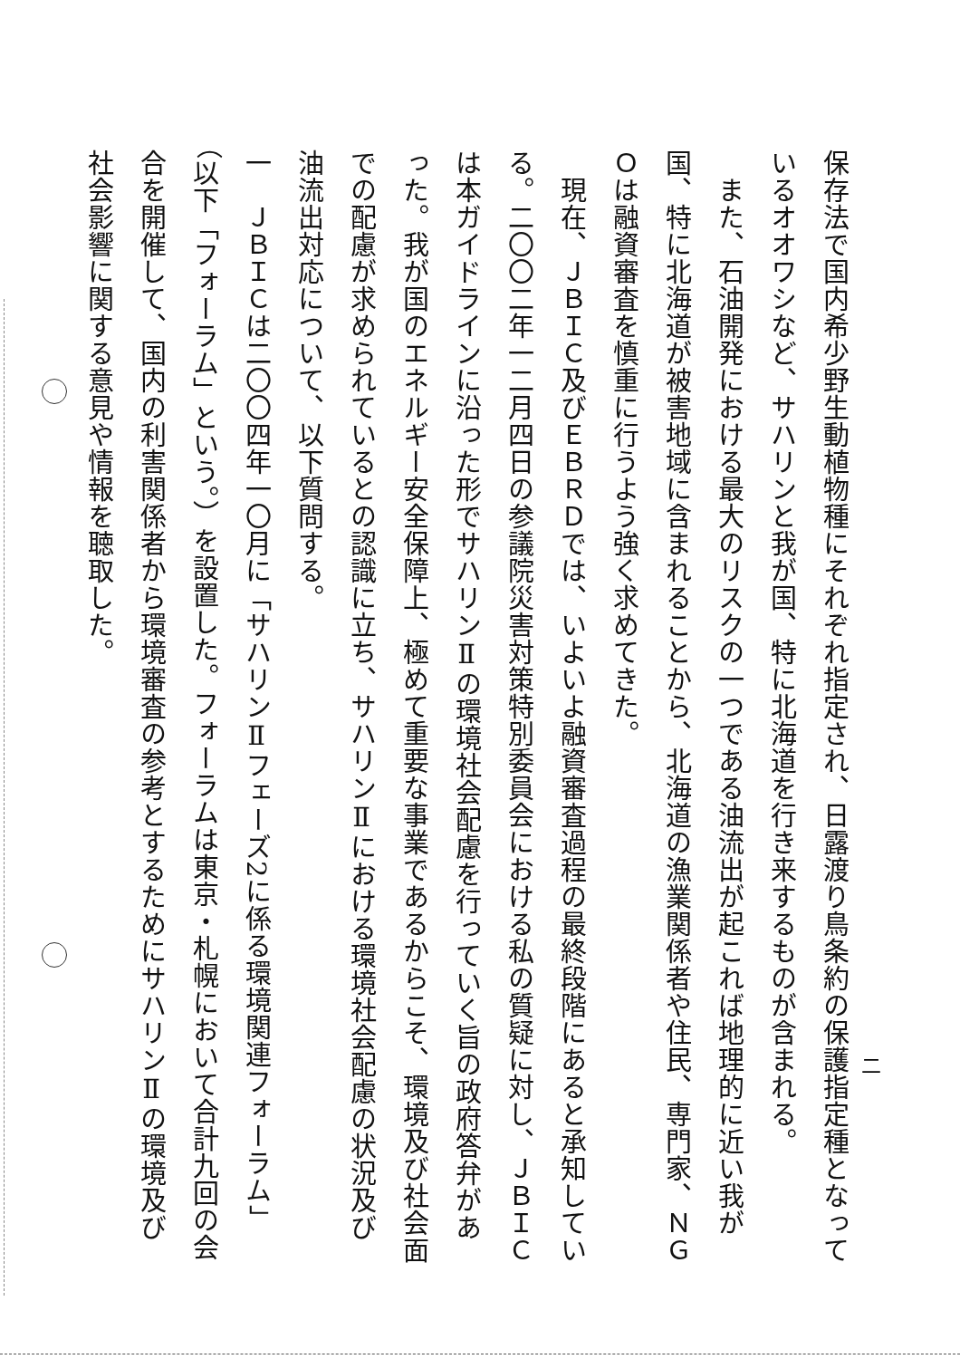保存法で国内希少野生動植物種にそれぞれ指定され、日露渡り鳥条約の保護指定種となっているオオワシなど、サハリンと我が国、特に北海道を行き来するものが含まれる。
　また、石油開発における最大のリスクの一つである油流出が起これば地理的に近い我が国、特に北海道が被害地域に含まれることから、北海道の漁業関係者や住民、専門家、ＮＧＯは融資審査を慎重に行うよう強く求めてきた。
　現在、ＪＢＩＣ及びＥＢＲＤでは、いよいよ融資審査過程の最終段階にあると承知している。二〇〇二年一二月四日の参議院災害対策特別委員会における私の質疑に対し、ＪＢＩＣは本ガイドラインに沿った形でサハリンⅡの環境社会配慮を行っていく旨の政府答弁があった。我が国のエネルギー安全保障上、極めて重要な事業であるからこそ、環境及び社会面での配慮が求められているとの認識に立ち、サハリンⅡにおける環境社会配慮の状況及び油流出対応について、以下質問する。
一　ＪＢＩＣは二〇〇四年一〇月に「サハリンⅡフェーズ2に係る環境関連フォーラム」（以下「フォーラム」という。）を設置した。フォーラムは東京・札幌において合計九回の会合を開催して、国内の利害関係者から環境審査の参考とするためにサハリンⅡの環境及び社会影響に関する意見や情報を聴取した。
二